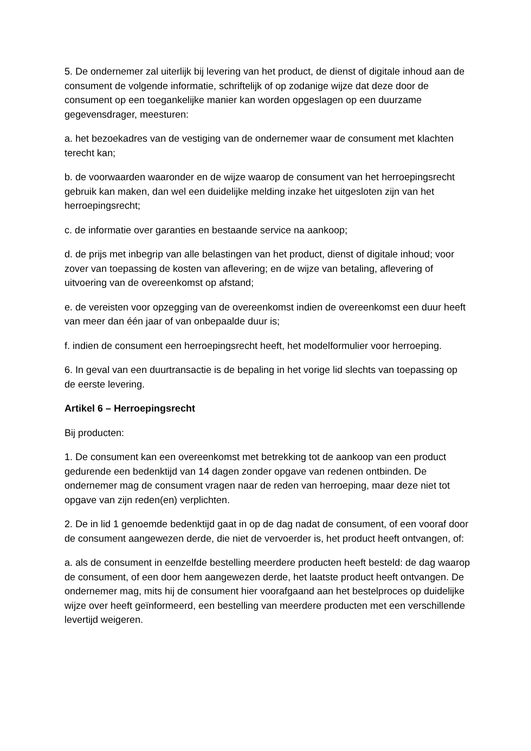5. De ondernemer zal uiterlijk bij levering van het product, de dienst of digitale inhoud aan de consument de volgende informatie, schriftelijk of op zodanige wijze dat deze door de consument op een toegankelijke manier kan worden opgeslagen op een duurzame gegevensdrager, meesturen:
a. het bezoekadres van de vestiging van de ondernemer waar de consument met klachten terecht kan;
b. de voorwaarden waaronder en de wijze waarop de consument van het herroepingsrecht gebruik kan maken, dan wel een duidelijke melding inzake het uitgesloten zijn van het herroepingsrecht;
c. de informatie over garanties en bestaande service na aankoop;
d. de prijs met inbegrip van alle belastingen van het product, dienst of digitale inhoud; voor zover van toepassing de kosten van aflevering; en de wijze van betaling, aflevering of uitvoering van de overeenkomst op afstand;
e. de vereisten voor opzegging van de overeenkomst indien de overeenkomst een duur heeft van meer dan één jaar of van onbepaalde duur is;
f. indien de consument een herroepingsrecht heeft, het modelformulier voor herroeping.
6. In geval van een duurtransactie is de bepaling in het vorige lid slechts van toepassing op de eerste levering.
Artikel 6 – Herroepingsrecht
Bij producten:
1. De consument kan een overeenkomst met betrekking tot de aankoop van een product gedurende een bedenktijd van 14 dagen zonder opgave van redenen ontbinden. De ondernemer mag de consument vragen naar de reden van herroeping, maar deze niet tot opgave van zijn reden(en) verplichten.
2. De in lid 1 genoemde bedenktijd gaat in op de dag nadat de consument, of een vooraf door de consument aangewezen derde, die niet de vervoerder is, het product heeft ontvangen, of:
a. als de consument in eenzelfde bestelling meerdere producten heeft besteld: de dag waarop de consument, of een door hem aangewezen derde, het laatste product heeft ontvangen. De ondernemer mag, mits hij de consument hier voorafgaand aan het bestelproces op duidelijke wijze over heeft geïnformeerd, een bestelling van meerdere producten met een verschillende levertijd weigeren.